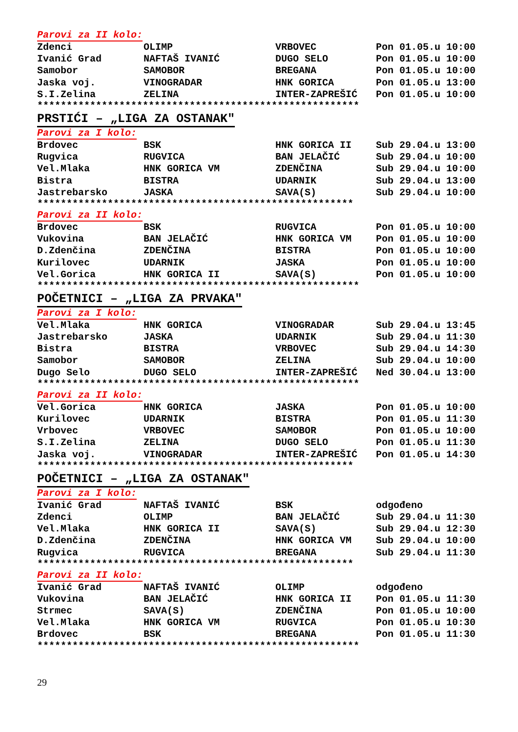Parovi za II kolo:
| Zdenci | OLIMP | VRBOVEC | Pon 01.05.u 10:00 |
| Ivanić Grad | NAFTAŠ IVANIĆ | DUGO SELO | Pon 01.05.u 10:00 |
| Samobor | SAMOBOR | BREGANA | Pon 01.05.u 10:00 |
| Jaska voj. | VINOGRADAR | HNK GORICA | Pon 01.05.u 13:00 |
| S.I.Zelina | ZELINA | INTER-ZAPREŠIĆ | Pon 01.05.u 10:00 |
*******************************************************
PRSTIĆI – „LIGA ZA OSTANAK"
Parovi za I kolo:
| Brdovec | BSK | HNK GORICA II | Sub 29.04.u 13:00 |
| Rugvica | RUGVICA | BAN JELAČIĆ | Sub 29.04.u 10:00 |
| Vel.Mlaka | HNK GORICA VM | ZDENČINA | Sub 29.04.u 10:00 |
| Bistra | BISTRA | UDARNIK | Sub 29.04.u 13:00 |
| Jastrebarsko | JASKA | SAVA(S) | Sub 29.04.u 10:00 |
******************************************************
Parovi za II kolo:
| Brdovec | BSK | RUGVICA | Pon 01.05.u 10:00 |
| Vukovina | BAN JELAČIĆ | HNK GORICA VM | Pon 01.05.u 10:00 |
| D.Zdenčina | ZDENČINA | BISTRA | Pon 01.05.u 10:00 |
| Kurilovec | UDARNIK | JASKA | Pon 01.05.u 10:00 |
| Vel.Gorica | HNK GORICA II | SAVA(S) | Pon 01.05.u 10:00 |
*******************************************************
POČETNICI – „LIGA ZA PRVAKA"
Parovi za I kolo:
| Vel.Mlaka | HNK GORICA | VINOGRADAR | Sub 29.04.u 13:45 |
| Jastrebarsko | JASKA | UDARNIK | Sub 29.04.u 11:30 |
| Bistra | BISTRA | VRBOVEC | Sub 29.04.u 14:30 |
| Samobor | SAMOBOR | ZELINA | Sub 29.04.u 10:00 |
| Dugo Selo | DUGO SELO | INTER-ZAPREŠIĆ | Ned 30.04.u 13:00 |
*******************************************************
Parovi za II kolo:
| Vel.Gorica | HNK GORICA | JASKA | Pon 01.05.u 10:00 |
| Kurilovec | UDARNIK | BISTRA | Pon 01.05.u 11:30 |
| Vrbovec | VRBOVEC | SAMOBOR | Pon 01.05.u 10:00 |
| S.I.Zelina | ZELINA | DUGO SELO | Pon 01.05.u 11:30 |
| Jaska voj. | VINOGRADAR | INTER-ZAPREŠIĆ | Pon 01.05.u 14:30 |
******************************************************
POČETNICI – „LIGA ZA OSTANAK"
Parovi za I kolo:
| Ivanić Grad | NAFTAŠ IVANIĆ | BSK | odgođeno |
| Zdenci | OLIMP | BAN JELAČIĆ | Sub 29.04.u 11:30 |
| Vel.Mlaka | HNK GORICA II | SAVA(S) | Sub 29.04.u 12:30 |
| D.Zdenčina | ZDENČINA | HNK GORICA VM | Sub 29.04.u 10:00 |
| Rugvica | RUGVICA | BREGANA | Sub 29.04.u 11:30 |
******************************************************
Parovi za II kolo:
| Ivanić Grad | NAFTAŠ IVANIĆ | OLIMP | odgođeno |
| Vukovina | BAN JELAČIĆ | HNK GORICA II | Pon 01.05.u 11:30 |
| Strmec | SAVA(S) | ZDENČINA | Pon 01.05.u 10:00 |
| Vel.Mlaka | HNK GORICA VM | RUGVICA | Pon 01.05.u 10:30 |
| Brdovec | BSK | BREGANA | Pon 01.05.u 11:30 |
*******************************************************
29